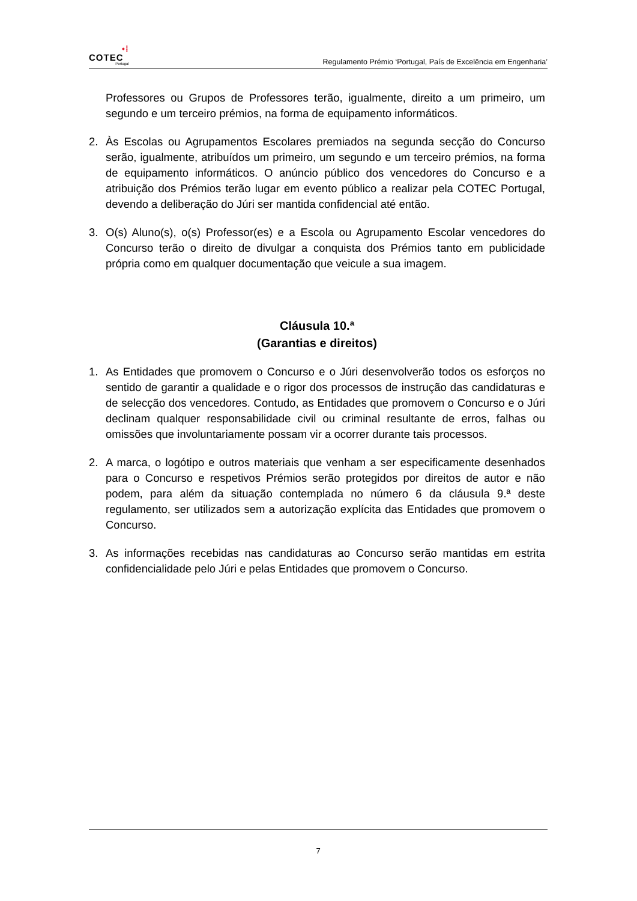•⁞
COTEC
Portugal
Regulamento Prémio ‘Portugal, País de Excelência em Engenharia’
Professores ou Grupos de Professores terão, igualmente, direito a um primeiro, um segundo e um terceiro prémios, na forma de equipamento informáticos.
2. Às Escolas ou Agrupamentos Escolares premiados na segunda secção do Concurso serão, igualmente, atribuídos um primeiro, um segundo e um terceiro prémios, na forma de equipamento informáticos. O anúncio público dos vencedores do Concurso e a atribuição dos Prémios terão lugar em evento público a realizar pela COTEC Portugal, devendo a deliberação do Júri ser mantida confidencial até então.
3. O(s) Aluno(s), o(s) Professor(es) e a Escola ou Agrupamento Escolar vencedores do Concurso terão o direito de divulgar a conquista dos Prémios tanto em publicidade própria como em qualquer documentação que veicule a sua imagem.
Cláusula 10.ª
(Garantias e direitos)
1. As Entidades que promovem o Concurso e o Júri desenvolverão todos os esforços no sentido de garantir a qualidade e o rigor dos processos de instrução das candidaturas e de selecção dos vencedores. Contudo, as Entidades que promovem o Concurso e o Júri declinam qualquer responsabilidade civil ou criminal resultante de erros, falhas ou omissões que involuntariamente possam vir a ocorrer durante tais processos.
2. A marca, o logótipo e outros materiais que venham a ser especificamente desenhados para o Concurso e respetivos Prémios serão protegidos por direitos de autor e não podem, para além da situação contemplada no número 6 da cláusula 9.ª deste regulamento, ser utilizados sem a autorização explícita das Entidades que promovem o Concurso.
3. As informações recebidas nas candidaturas ao Concurso serão mantidas em estrita confidencialidade pelo Júri e pelas Entidades que promovem o Concurso.
7